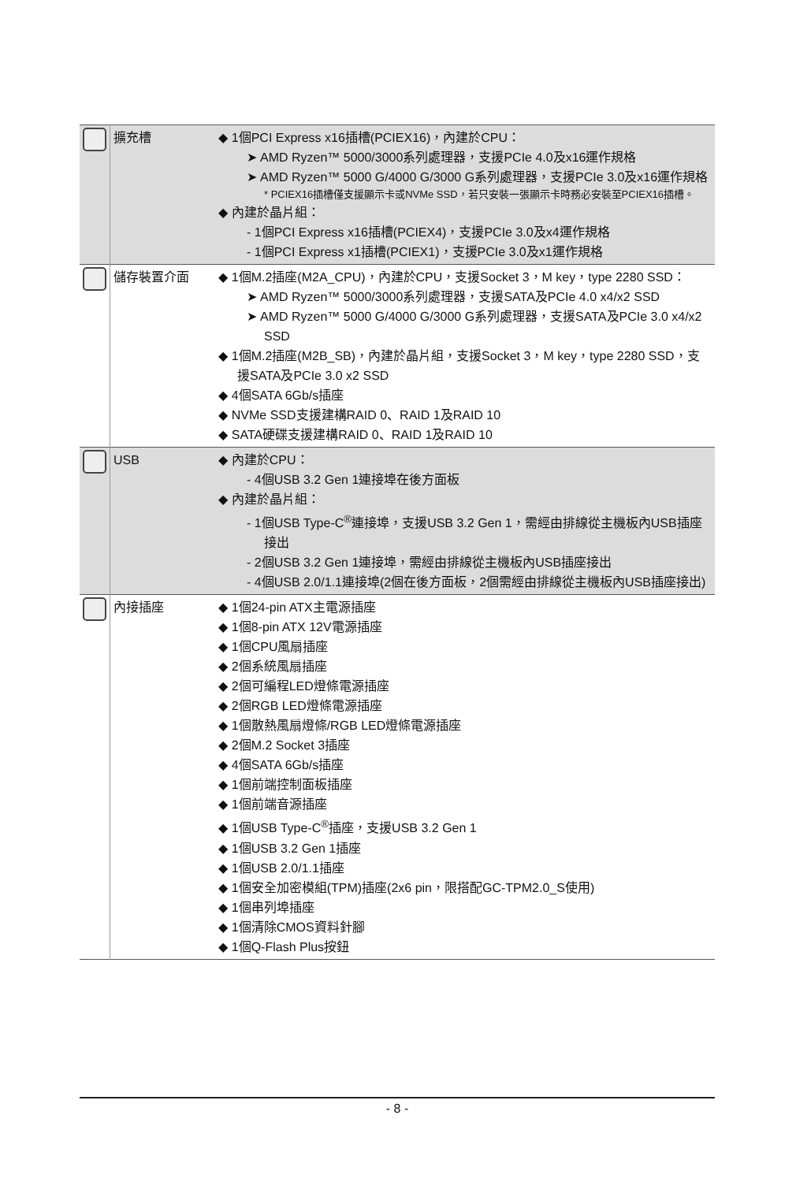| | 擴充槽 | ◆ 1個PCI Express x16插槽(PCIEX16)，內建於CPU： ➤ AMD Ryzen™ 5000/3000系列處理器，支援PCIe 4.0及x16運作規格 ➤ AMD Ryzen™ 5000 G/4000 G/3000 G系列處理器，支援PCIe 3.0及x16運作規格 * PCIEX16插槽僅支援顯示卡或NVMe SSD，若只安裝一張顯示卡時務必安裝至PCIEX16插槽。 ◆ 內建於晶片組： - 1個PCI Express x16插槽(PCIEX4)，支援PCIe 3.0及x4運作規格 - 1個PCI Express x1插槽(PCIEX1)，支援PCIe 3.0及x1運作規格 |
| | 儲存裝置介面 | ◆ 1個M.2插座(M2A_CPU)，內建於CPU，支援Socket 3，M key，type 2280 SSD： ➤ AMD Ryzen™ 5000/3000系列處理器，支援SATA及PCIe 4.0 x4/x2 SSD ➤ AMD Ryzen™ 5000 G/4000 G/3000 G系列處理器，支援SATA及PCIe 3.0 x4/x2 SSD ◆ 1個M.2插座(M2B_SB)，內建於晶片組，支援Socket 3，M key，type 2280 SSD，支援SATA及PCIe 3.0 x2 SSD ◆ 4個SATA 6Gb/s插座 ◆ NVMe SSD支援建構RAID 0、RAID 1及RAID 10 ◆ SATA硬碟支援建構RAID 0、RAID 1及RAID 10 |
| | USB | ◆ 內建於CPU： - 4個USB 3.2 Gen 1連接埠在後方面板 ◆ 內建於晶片組： - 1個USB Type-C<sup>®</sup>連接埠，支援USB 3.2 Gen 1，需經由排線從主機板內USB插座接出 - 2個USB 3.2 Gen 1連接埠，需經由排線從主機板內USB插座接出 - 4個USB 2.0/1.1連接埠(2個在後方面板，2個需經由排線從主機板內USB插座接出) |
| | 內接插座 | ◆ 1個24-pin ATX主電源插座 ◆ 1個8-pin ATX 12V電源插座 ◆ 1個CPU風扇插座 ◆ 2個系統風扇插座 ◆ 2個可編程LED燈條電源插座 ◆ 2個RGB LED燈條電源插座 ◆ 1個散熱風扇燈條/RGB LED燈條電源插座 ◆ 2個M.2 Socket 3插座 ◆ 4個SATA 6Gb/s插座 ◆ 1個前端控制面板插座 ◆ 1個前端音源插座 ◆ 1個USB Type-C<sup>®</sup>插座，支援USB 3.2 Gen 1 ◆ 1個USB 3.2 Gen 1插座 ◆ 1個USB 2.0/1.1插座 ◆ 1個安全加密模組(TPM)插座(2x6 pin，限搭配GC-TPM2.0_S使用) ◆ 1個串列埠插座 ◆ 1個清除CMOS資料針腳 ◆ 1個Q-Flash Plus按鈕 |
- 8 -